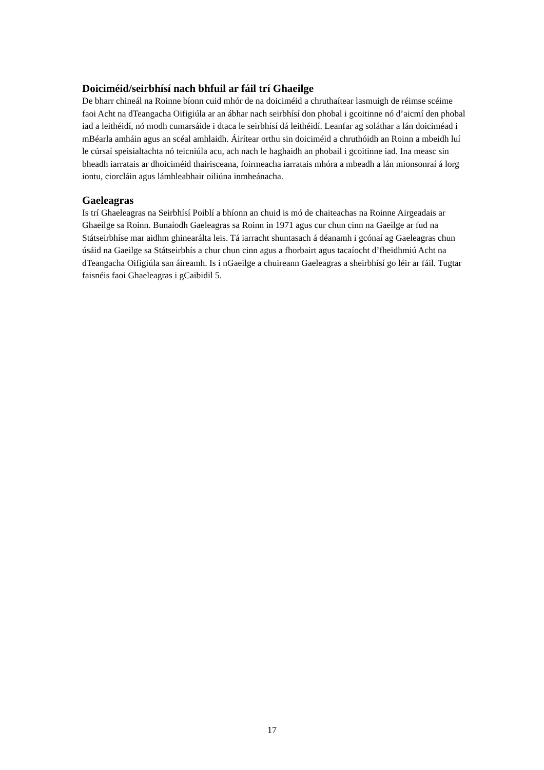Doiciméid/seirbhísí nach bhfuil ar fáil trí Ghaeilge
De bharr chineál na Roinne bíonn cuid mhór de na doiciméid a chruthaítear lasmuigh de réimse scéime faoi Acht na dTeangacha Oifigiúla ar an ábhar nach seirbhísí don phobal i gcoitinne nó d’aicmí den phobal iad a leithéidí, nó modh cumarsáide i dtaca le seirbhísí dá leithéidí. Leanfar ag soláthar a lán doiciméad i mBéarla amháin agus an scéal amhlaidh. Áirítear orthu sin doiciméid a chruthóidh an Roinn a mbeidh luí le cúrsaí speisialtachta nó teicniúla acu, ach nach le haghaidh an phobail i gcoitinne iad. Ina measc sin bheadh iarratais ar dhoiciméid thairisceana, foirmeacha iarratais mhóra a mbeadh a lán mionsonraí á lorg iontu, ciorcláin agus lámhleabhair oiliúna inmheánacha.
Gaeleagras
Is trí Ghaeleagras na Seirbhísí Poiblí a bhíonn an chuid is mó de chaiteachas na Roinne Airgeadais ar Ghaeilge sa Roinn. Bunaíodh Gaeleagras sa Roinn in 1971 agus cur chun cinn na Gaeilge ar fud na Státseirbhíse mar aidhm ghinearálta leis. Tá iarracht shuntasach á déanamh i gcónaí ag Gaeleagras chun úsáid na Gaeilge sa Státseirbhís a chur chun cinn agus a fhorbairt agus tacaíocht d’fheidhmiú Acht na dTeangacha Oifigiúla san áireamh. Is i nGaeilge a chuireann Gaeleagras a sheirbhísí go léir ar fáil. Tugtar faisnéis faoi Ghaeleagras i gCaibidil 5.
17